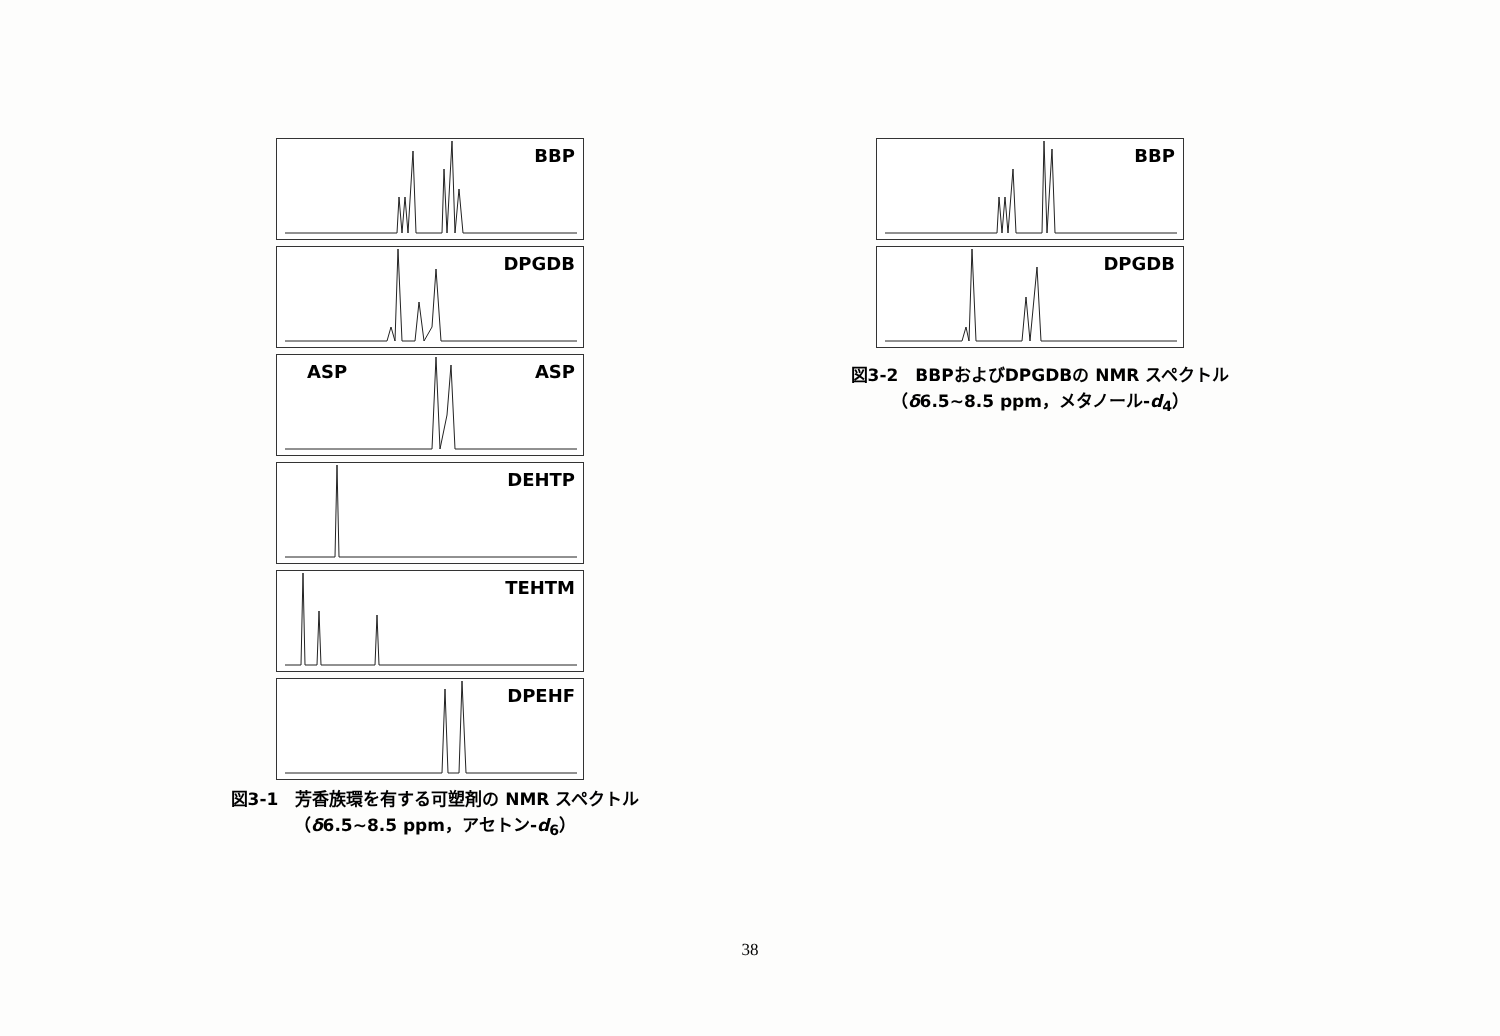BBP
DPGDB
ASP ASP
DEHTP
TEHTM
DPEHF
図3-1　芳香族環を有する可塑剤の NMR スペクトル
（δ6.5~8.5 ppm，アセトン-d<sub>6</sub>）
BBP
DPGDB
図3-2　BBPおよびDPGDBの NMR スペクトル
（δ6.5~8.5 ppm，メタノール-d<sub>4</sub>）
38